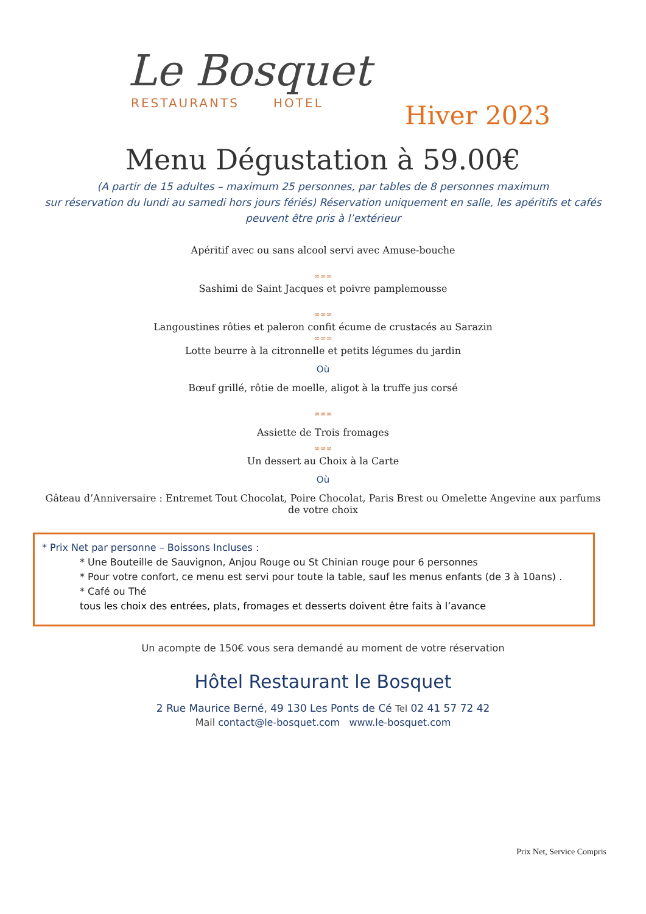Le Bosquet
RESTAURANTS HOTEL
Hiver 2023
Menu Dégustation à 59.00€
(A partir de 15 adultes – maximum 25 personnes, par tables de 8 personnes maximum
sur réservation du lundi au samedi hors jours fériés) Réservation uniquement en salle, les apéritifs et cafés peuvent être pris à l’extérieur
Apéritif avec ou sans alcool servi avec Amuse-bouche
∞∞∞
Sashimi de Saint Jacques et poivre pamplemousse
∞∞∞
Langoustines rôties et paleron confit écume de crustacés au Sarazin
∞∞∞
Lotte beurre à la citronnelle et petits légumes du jardin
Où
Bœuf grillé, rôtie de moelle, aligot à la truffe jus corsé
∞∞∞
Assiette de Trois fromages
∞∞∞
Un dessert au Choix à la Carte
Où
Gâteau d’Anniversaire : Entremet Tout Chocolat, Poire Chocolat, Paris Brest ou Omelette Angevine aux parfums de votre choix
* Prix Net par personne – Boissons Incluses :
* Une Bouteille de Sauvignon, Anjou Rouge ou St Chinian rouge pour 6 personnes
* Pour votre confort, ce menu est servi pour toute la table, sauf les menus enfants (de 3 à 10ans) .
* Café ou Thé
tous les choix des entrées, plats, fromages et desserts doivent être faits à l’avance
Un acompte de 150€ vous sera demandé au moment de votre réservation
Hôtel Restaurant le Bosquet
2 Rue Maurice Berné, 49 130 Les Ponts de Cé Tel 02 41 57 72 42
Mail contact@le-bosquet.com www.le-bosquet.com
Prix Net, Service Compris